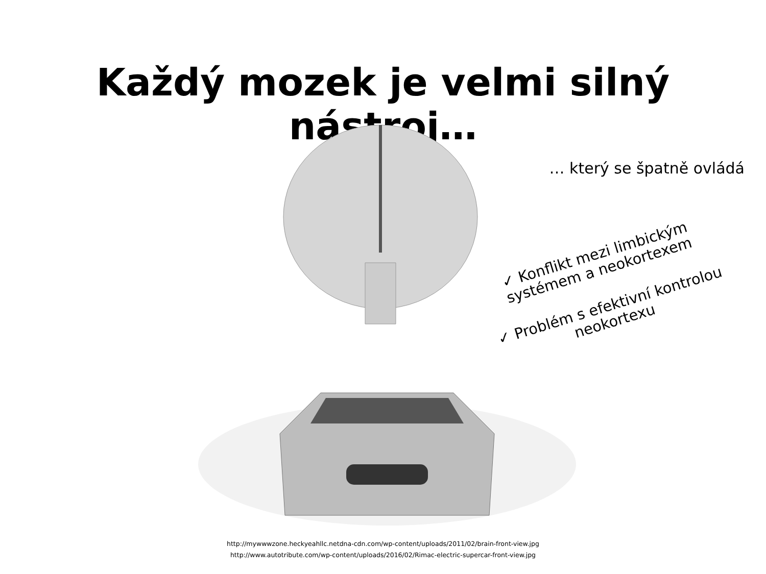Každý mozek je velmi silný nástroj…
… který se špatně ovládá
✓ Konflikt mezi limbickým systémem a neokortexem
✓ Problém s efektivní kontrolou neokortexu
http://mywwwzone.heckyeahllc.netdna-cdn.com/wp-content/uploads/2011/02/brain-front-view.jpg
http://www.autotribute.com/wp-content/uploads/2016/02/Rimac-electric-supercar-front-view.jpg